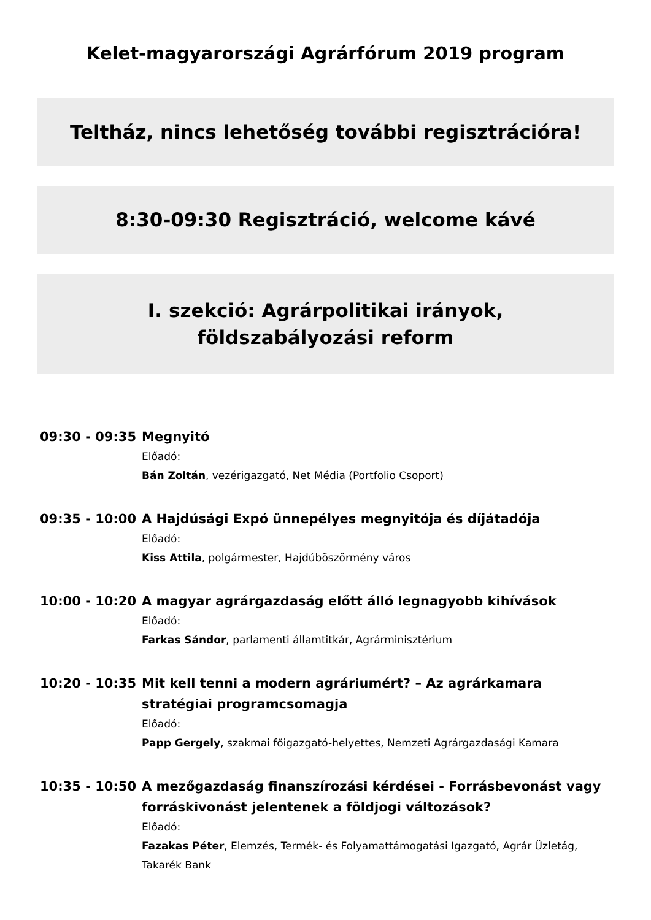Kelet-magyarországi Agrárfórum 2019 program
Teltház, nincs lehetőség további regisztrációra!
8:30-09:30 Regisztráció, welcome kávé
I. szekció: Agrárpolitikai irányok, földszabályozási reform
09:30 - 09:35
Megnyitó
Előadó:
Bán Zoltán, vezérigazgató, Net Média (Portfolio Csoport)
09:35 - 10:00
A Hajdúsági Expó ünnepélyes megnyitója és díjátadója
Előadó:
Kiss Attila, polgármester, Hajdúböszörmény város
10:00 - 10:20
A magyar agrárgazdaság előtt álló legnagyobb kihívások
Előadó:
Farkas Sándor, parlamenti államtitkár, Agrárminisztérium
10:20 - 10:35
Mit kell tenni a modern agráriumért? – Az agrárkamara stratégiai programcsomagja
Előadó:
Papp Gergely, szakmai főigazgató-helyettes, Nemzeti Agrárgazdasági Kamara
10:35 - 10:50
A mezőgazdaság finanszírozási kérdései - Forrásbevonást vagy forráskivonást jelentenek a földjogi változások?
Előadó:
Fazakas Péter, Elemzés, Termék- és Folyamattámogatási Igazgató, Agrár Üzletág, Takarék Bank